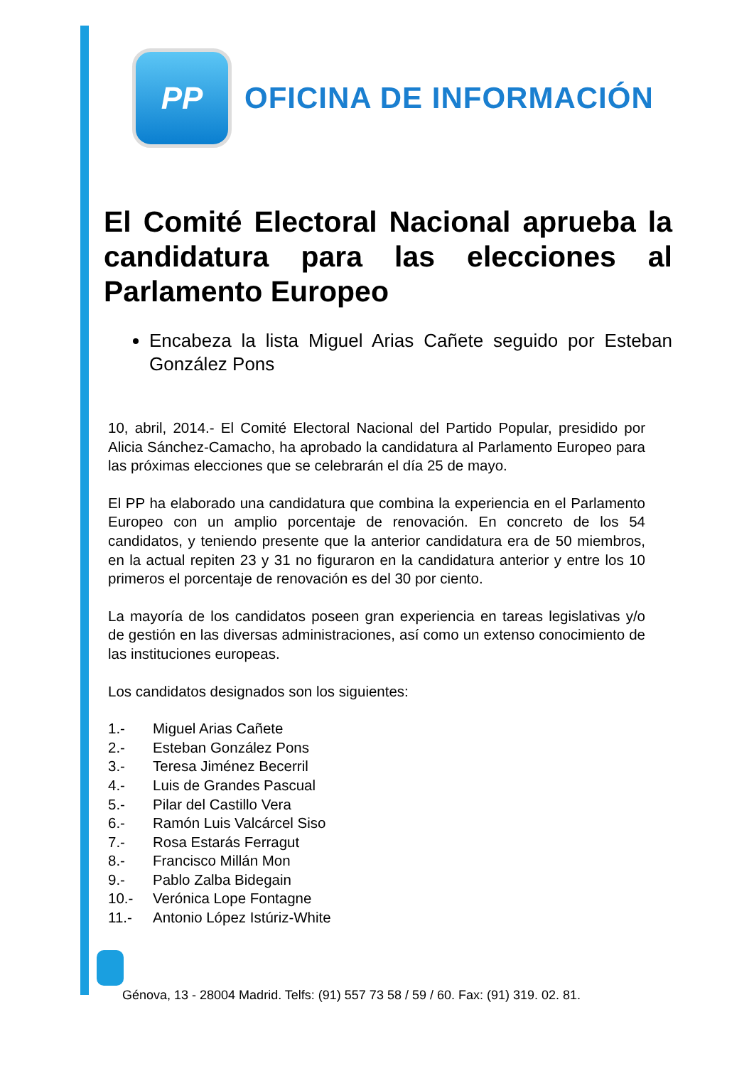PP
OFICINA DE INFORMACIÓN
El Comité Electoral Nacional aprueba la candidatura para las elecciones al Parlamento Europeo
Encabeza la lista Miguel Arias Cañete seguido por Esteban González Pons
10, abril, 2014.- El Comité Electoral Nacional del Partido Popular, presidido por Alicia Sánchez-Camacho, ha aprobado la candidatura al Parlamento Europeo para las próximas elecciones que se celebrarán el día 25 de mayo.
El PP ha elaborado una candidatura que combina la experiencia en el Parlamento Europeo con un amplio porcentaje de renovación. En concreto de los 54 candidatos, y teniendo presente que la anterior candidatura era de 50 miembros, en la actual repiten 23 y 31 no figuraron en la candidatura anterior y entre los 10 primeros el porcentaje de renovación es del 30 por ciento.
La mayoría de los candidatos poseen gran experiencia en tareas legislativas y/o de gestión en las diversas administraciones, así como un extenso conocimiento de las instituciones europeas.
Los candidatos designados son los siguientes:
1.- Miguel Arias Cañete
2.- Esteban González Pons
3.- Teresa Jiménez Becerril
4.- Luis de Grandes Pascual
5.- Pilar del Castillo Vera
6.- Ramón Luis Valcárcel Siso
7.- Rosa Estarás Ferragut
8.- Francisco Millán Mon
9.- Pablo Zalba Bidegain
10.- Verónica Lope Fontagne
11.- Antonio López Istúriz-White
Génova, 13 - 28004 Madrid. Telfs: (91) 557 73 58 / 59 / 60. Fax: (91) 319. 02. 81.